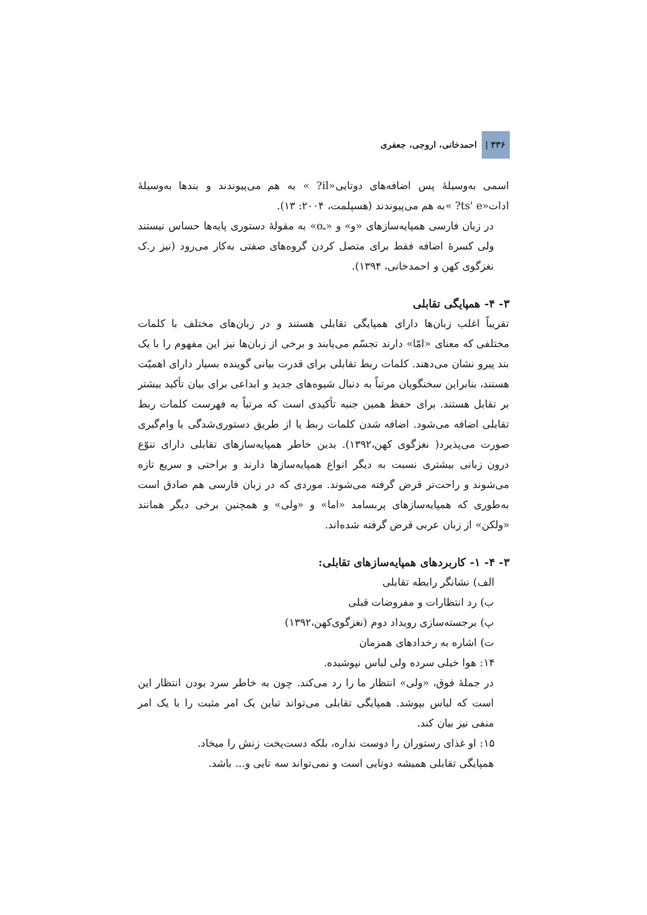احمدخانی، اروجی، جعفری | ۳۳۶
اسمی به‌وسیلهٔ پس اضافه‌های دوتایی«il? » به هم می‌پیوندند و بندها به‌وسیلهٔ ادات«ts' e? »به هم می‌پیوندند (هسپلمت، ۲۰۰۴: ۱۳).
در زبان فارسی همپایه‌سازهای «و» و «ـo» به مقولهٔ دستوری پایه‌ها حساس نیستند ولی کسرهٔ اضافه فقط برای متصل کردن گروه‌های صفتی به‌کار می‌رود (نیز ر.ک نغزگوی کهن و احمدخانی، ۱۳۹۴).
۳- ۴- همپایگی تقابلی
تقریباً اغلب زبان‌ها دارای همپایگی تقابلی هستند و در زبان‌های مختلف با کلمات مختلفی که معنای «امّا» دارند تجسّم می‌یابند و برخی از زبان‌ها نیز این مفهوم را با یک بند پیرو نشان می‌دهند. کلمات ربط تقابلی برای قدرت بیانی گوینده بسیار دارای اهمیّت هستند، بنابراین سخنگویان مرتباً به دنبال شیوه‌های جدید و ابداعی برای بیان تأکید بیشتر بر تقابل هستند. برای حفظ همین جنبه تأکیدی است که مرتباً به فهرست کلمات ربط تقابلی اضافه می‌شود. اضافه شدن کلمات ربط یا از طریق دستوری‌شدگی یا وام‌گیری صورت می‌پذیرد( نغزگوی کهن،۱۳۹۲). بدین خاطر همپایه‌سازهای تقابلی دارای تنوّع درون زبانی بیشتری نسبت به دیگر انواع همپایه‌سازها دارند و براحتی و سریع تازه می‌شوند و راحت‌تر قرض گرفته می‌شوند. موردی که در زبان فارسی هم صادق است به‌طوری که همپایه‌سازهای پربسامد «اما» و «ولی» و همچنین برخی دیگر همانند «ولکن» از زبان عربی قرض گرفته شده‌اند.
۳- ۴- ۱- کاربردهای همپایه‌سازهای تقابلی:
الف) نشانگر رابطه تقابلی
ب) رد انتظارات و مفروضات قبلی
پ) برجسته‌سازی رویداد دوم (نغزگوی‌کهن،۱۳۹۲)
ت) اشاره به رخدادهای همزمان
۱۴: هوا خیلی سرده ولی لباس نپوشیده.
در جملهٔ فوق، «ولی» انتظار ما را رد می‌کند. چون به خاطر سرد بودن انتظار این است که لباس بپوشد. همپایگی تقابلی می‌تواند تباین یک امر مثبت را با یک امر منفی نیز بیان کند.
۱۵: او غذای رستوران را دوست نداره، بلکه دست‌پخت زنش را میخاد.
همپایگی تقابلی همیشه دوتایی است و نمی‌تواند سه تایی و... باشد.